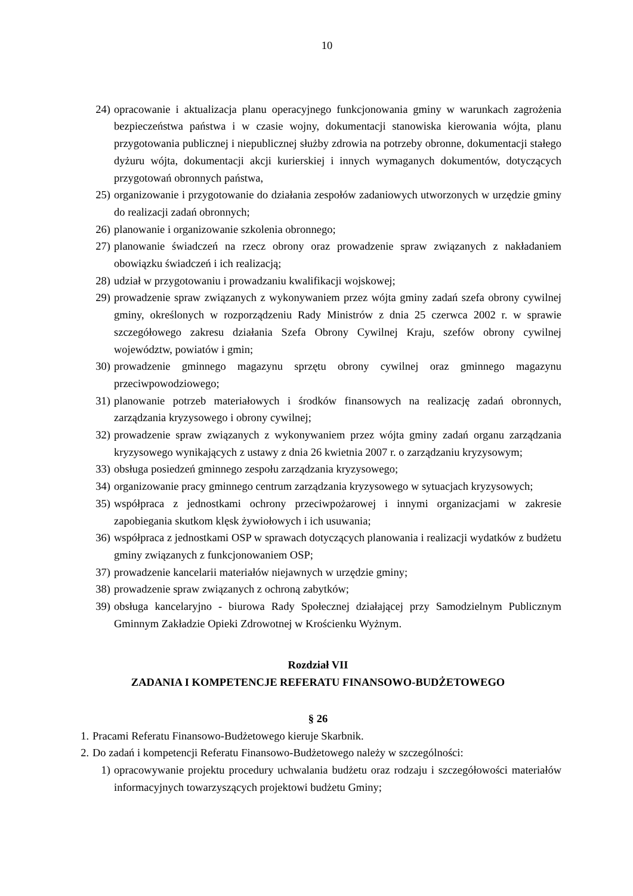10
24) opracowanie i aktualizacja planu operacyjnego funkcjonowania gminy w warunkach zagrożenia bezpieczeństwa państwa i w czasie wojny, dokumentacji stanowiska kierowania wójta, planu przygotowania publicznej i niepublicznej służby zdrowia na potrzeby obronne, dokumentacji stałego dyżuru wójta, dokumentacji akcji kurierskiej i innych wymaganych dokumentów, dotyczących przygotowań obronnych państwa,
25) organizowanie i przygotowanie do działania zespołów zadaniowych utworzonych w urzędzie gminy do realizacji zadań obronnych;
26) planowanie i organizowanie szkolenia obronnego;
27) planowanie świadczeń na rzecz obrony oraz prowadzenie spraw związanych z nakładaniem obowiązku świadczeń i ich realizacją;
28) udział w przygotowaniu i prowadzaniu kwalifikacji wojskowej;
29) prowadzenie spraw związanych z wykonywaniem przez wójta gminy zadań szefa obrony cywilnej gminy, określonych w rozporządzeniu Rady Ministrów z dnia 25 czerwca 2002 r. w sprawie szczegółowego zakresu działania Szefa Obrony Cywilnej Kraju, szefów obrony cywilnej województw, powiatów i gmin;
30) prowadzenie gminnego magazynu sprzętu obrony cywilnej oraz gminnego magazynu przeciwpowodziowego;
31) planowanie potrzeb materiałowych i środków finansowych na realizację zadań obronnych, zarządzania kryzysowego i obrony cywilnej;
32) prowadzenie spraw związanych z wykonywaniem przez wójta gminy zadań organu zarządzania kryzysowego wynikających z ustawy z dnia 26 kwietnia 2007 r. o zarządzaniu kryzysowym;
33) obsługa posiedzeń gminnego zespołu zarządzania kryzysowego;
34) organizowanie pracy gminnego centrum zarządzania kryzysowego w sytuacjach kryzysowych;
35) współpraca z jednostkami ochrony przeciwpożarowej i innymi organizacjami w zakresie zapobiegania skutkom klęsk żywiołowych i ich usuwania;
36) współpraca z jednostkami OSP w sprawach dotyczących planowania i realizacji wydatków z budżetu gminy związanych z funkcjonowaniem OSP;
37) prowadzenie kancelarii materiałów niejawnych w urzędzie gminy;
38) prowadzenie spraw związanych z ochroną zabytków;
39) obsługa kancelaryjno - biurowa Rady Społecznej działającej przy Samodzielnym Publicznym Gminnym Zakładzie Opieki Zdrowotnej w Krościenku Wyżnym.
Rozdział VII
ZADANIA I KOMPETENCJE REFERATU FINANSOWO-BUDŻETOWEGO
§ 26
1. Pracami Referatu Finansowo-Budżetowego kieruje Skarbnik.
2. Do zadań i kompetencji Referatu Finansowo-Budżetowego należy w szczególności:
1) opracowywanie projektu procedury uchwalania budżetu oraz rodzaju i szczegółowości materiałów informacyjnych towarzyszących projektowi budżetu Gminy;